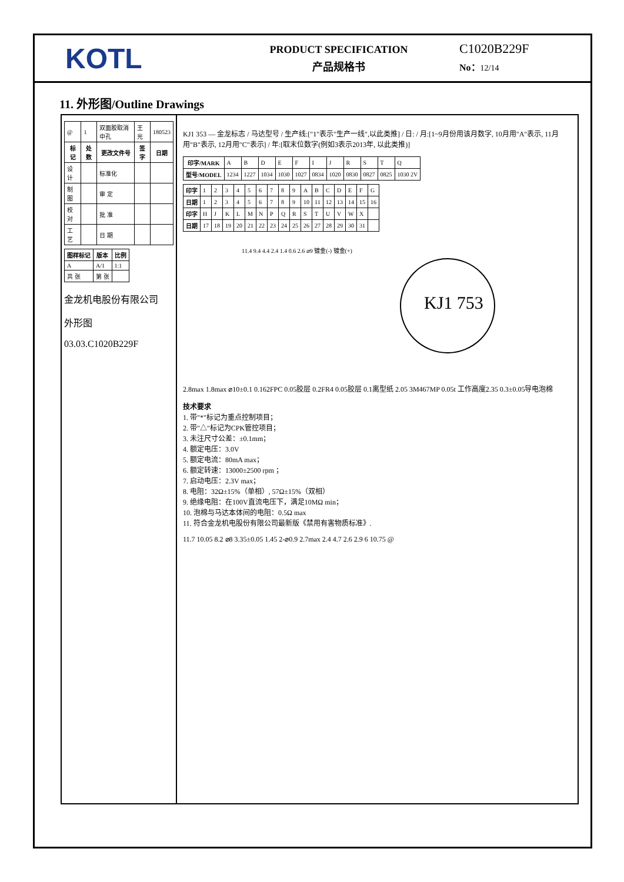KOTL
PRODUCT SPECIFICATION
产品规格书
C1020B229F
No：12/14
11. 外形图/Outline Drawings
| @ | 1 | 双面胶取消中孔 | 王光 | 180523 |
| 标记 | 处数 | 更改文件号 | 签字 | 日期 |
| 设 计 | | 标准化 | | |
| 制 图 | | 审 定 | | |
| 校 对 | | 批 准 | | |
| 工 艺 | | 日 期 | | |
| 图样标记 | 版本 | 比例 |
| --- | --- | --- |
| A | A/1 | 1:1 |
| 共 张 | 第 张 | |
金龙机电股份有限公司
外形图
03.03.C1020B229F
KJ1 353 — 金龙标志 / 马达型号 / 生产线:["1"表示"生产一线",以此类推] / 日: / 月:[1~9月份用该月数字, 10月用"A"表示, 11月用"B"表示, 12月用"C"表示] / 年:[取末位数字(例如3表示2013年, 以此类推)]
| 印字/MARK | A | B | D | E | F | I | J | R | S | T | Q |
| 型号/MODEL | 1234 | 1227 | 1034 | 1030 | 1027 | 0834 | 1020 | 0830 | 0827 | 0825 | 1030 2V |
| 印字 | 1 | 2 | 3 | 4 | 5 | 6 | 7 | 8 | 9 | A | B | C | D | E | F | G |
| 日期 | 1 | 2 | 3 | 4 | 5 | 6 | 7 | 8 | 9 | 10 | 11 | 12 | 13 | 14 | 15 | 16 |
| 印字 | H | J | K | L | M | N | P | Q | R | S | T | U | V | W | X | |
| 日期 | 17 | 18 | 19 | 20 | 21 | 22 | 23 | 24 | 25 | 26 | 27 | 28 | 29 | 30 | 31 | |
KJ1 753
11.4 9.4 4.4 2.4 1.4 0.6 2.6 ⌀9 镀金(-) 镀金(+)
2.8max 1.8max ⌀10±0.1 0.162FPC 0.05胶层 0.2FR4 0.05胶层 0.1离型纸 2.05 3M467MP 0.05t 工作高度2.35 0.3±0.05导电泡棉
技术要求
1. 带"*"标记为重点控制项目；
2. 带"△"标记为CPK管控项目；
3. 未注尺寸公差：±0.1mm；
4. 额定电压：3.0V
5. 额定电流：80mA max；
6. 额定转速：13000±2500 rpm ；
7. 启动电压：2.3V max；
8. 电阻：32Ω±15%（单相）, 57Ω±15%（双相）
9. 绝缘电阻：在100V直流电压下，满足10MΩ min；
10. 泡棉与马达本体间的电阻：0.5Ω max
11. 符合金龙机电股份有限公司最新版《禁用有害物质标准》.
11.7 10.05 8.2 ⌀8 3.35±0.05 1.45 2-⌀0.9 2.7max 2.4 4.7 2.6 2.9 6 10.75 @